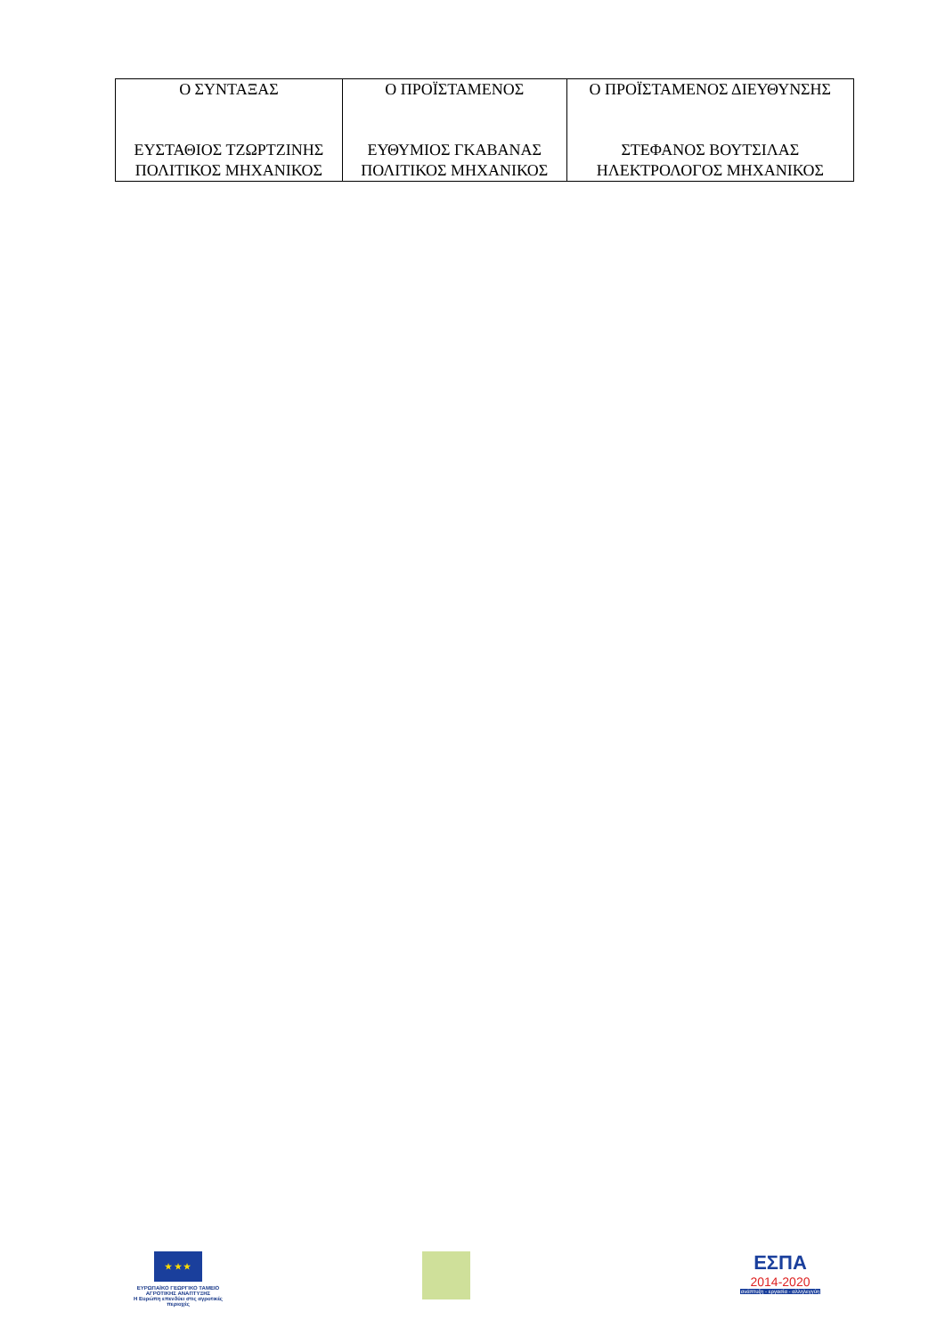| Ο ΣΥΝΤΑΞΑΣ ΕΥΣΤΑΘΙΟΣ ΤΖΩΡΤΖΙΝΗΣ ΠΟΛΙΤΙΚΟΣ ΜΗΧΑΝΙΚΟΣ | Ο ΠΡΟΪΣΤΑΜΕΝΟΣ ΕΥΘΥΜΙΟΣ ΓΚΑΒΑΝΑΣ ΠΟΛΙΤΙΚΟΣ ΜΗΧΑΝΙΚΟΣ | Ο ΠΡΟΪΣΤΑΜΕΝΟΣ ΔΙΕΥΘΥΝΣΗΣ ΣΤΕΦΑΝΟΣ ΒΟΥΤΣΙΛΑΣ ΗΛΕΚΤΡΟΛΟΓΟΣ ΜΗΧΑΝΙΚΟΣ |
★ ★ ★
ΕΥΡΩΠΑΪΚΟ ΓΕΩΡΓΙΚΟ ΤΑΜΕΙΟ ΑΓΡΟΤΙΚΗΣ ΑΝΑΠΤΥΞΗΣ
Η Ευρώπη επενδύει στις αγροτικές περιοχές
ΕΣΠΑ
2014-2020
ανάπτυξη - εργασία - αλληλεγγύη